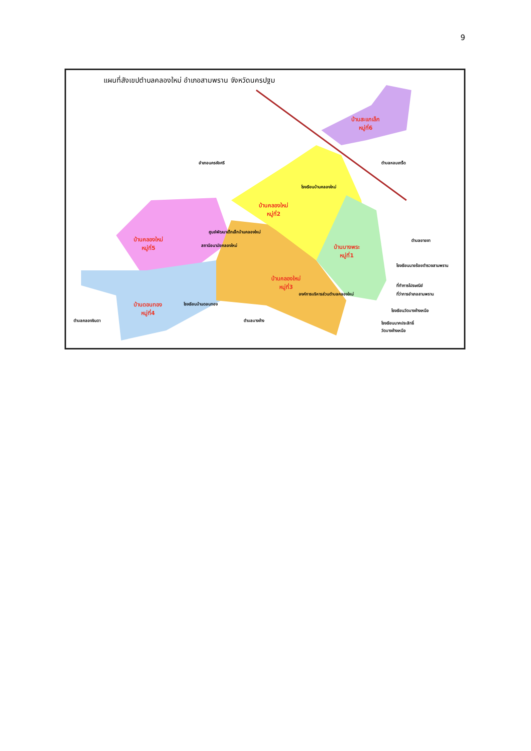9
แผนที่สังเขปตำบลคลองใหม่ อำเภอสามพราน จังหวัดนครปฐม
บ้านสะแกเล็ก
หมู่ที่6
อำเภอนครชัยศรี ตำบลหอมเกร็ด
โรงเรียนบ้านคลองใหม่
บ้านคลองใหม่
หมู่ที่2
บ้านคลองใหม่
หมู่ที่5
ศูนย์พัฒนาเด็กเล็กบ้านคลองใหม่
สถานีอนามัยคลองใหม่
บ้านบางพระ
หมู่ที่1
ตำบลยายชา
โรงเรียนนายร้อยตำรวจสามพราน
บ้านคลองใหม่
หมู่ที่3
ที่ทำการไปรษณีย์
ที่ว่าการอำเภอสามพราน
องค์การบริหารส่วนตำบลคลองใหม่
บ้านดอนทอง
หมู่ที่4
โรงเรียนบ้านดอนทอง
โรงเรียนวัดบางช้างเหนือ
ตำบลคลองจินดา ตำบลบางช้าง
โรงเรียนนาคประสิทธิ์
วัดบางช้างเหนือ